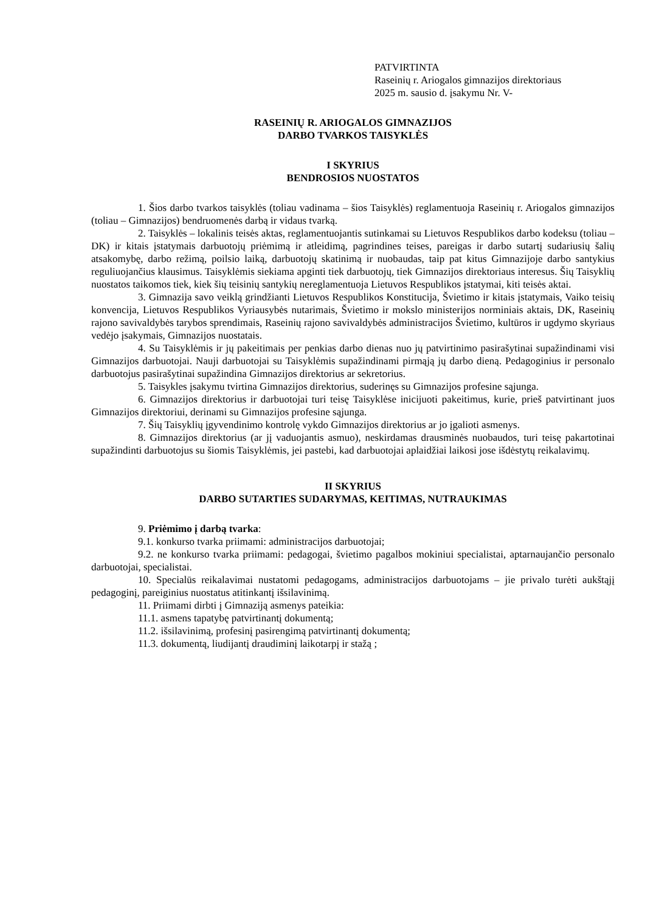PATVIRTINTA
Raseinių r. Ariogalos gimnazijos direktoriaus
2025 m. sausio d. įsakymu Nr. V-
RASEINIŲ R. ARIOGALOS GIMNAZIJOS
DARBO TVARKOS TAISYKLĖS
I SKYRIUS
BENDROSIOS NUOSTATOS
1. Šios darbo tvarkos taisyklės (toliau vadinama – šios Taisyklės) reglamentuoja Raseinių r. Ariogalos gimnazijos (toliau – Gimnazijos) bendruomenės darbą ir vidaus tvarką.
2. Taisyklės – lokalinis teisės aktas, reglamentuojantis sutinkamai su Lietuvos Respublikos darbo kodeksu (toliau – DK) ir kitais įstatymais darbuotojų priėmimą ir atleidimą, pagrindines teises, pareigas ir darbo sutartį sudariusių šalių atsakomybę, darbo režimą, poilsio laiką, darbuotojų skatinimą ir nuobaudas, taip pat kitus Gimnazijoje darbo santykius reguliuojančius klausimus. Taisyklėmis siekiama apginti tiek darbuotojų, tiek Gimnazijos direktoriaus interesus. Šių Taisyklių nuostatos taikomos tiek, kiek šių teisinių santykių nereglamentuoja Lietuvos Respublikos įstatymai, kiti teisės aktai.
3. Gimnazija savo veiklą grindžianti Lietuvos Respublikos Konstitucija, Švietimo ir kitais įstatymais, Vaiko teisių konvencija, Lietuvos Respublikos Vyriausybės nutarimais, Švietimo ir mokslo ministerijos norminiais aktais, DK, Raseinių rajono savivaldybės tarybos sprendimais, Raseinių rajono savivaldybės administracijos Švietimo, kultūros ir ugdymo skyriaus vedėjo įsakymais, Gimnazijos nuostatais.
4. Su Taisyklėmis ir jų pakeitimais per penkias darbo dienas nuo jų patvirtinimo pasirašytinai supažindinami visi Gimnazijos darbuotojai. Nauji darbuotojai su Taisyklėmis supažindinami pirmąją jų darbo dieną. Pedagoginius ir personalo darbuotojus pasirašytinai supažindina Gimnazijos direktorius ar sekretorius.
5. Taisykles įsakymu tvirtina Gimnazijos direktorius, suderinęs su Gimnazijos profesine sąjunga.
6. Gimnazijos direktorius ir darbuotojai turi teisę Taisyklėse inicijuoti pakeitimus, kurie, prieš patvirtinant juos Gimnazijos direktoriui, derinami su Gimnazijos profesine sąjunga.
7. Šių Taisyklių įgyvendinimo kontrolę vykdo Gimnazijos direktorius ar jo įgalioti asmenys.
8. Gimnazijos direktorius (ar jį vaduojantis asmuo), neskirdamas drausminės nuobaudos, turi teisę pakartotinai supažindinti darbuotojus su šiomis Taisyklėmis, jei pastebi, kad darbuotojai aplaidžiai laikosi jose išdėstytų reikalavimų.
II SKYRIUS
DARBO SUTARTIES SUDARYMAS, KEITIMAS, NUTRAUKIMAS
9. Priėmimo į darbą tvarka:
9.1. konkurso tvarka priimami: administracijos darbuotojai;
9.2. ne konkurso tvarka priimami: pedagogai, švietimo pagalbos mokiniui specialistai, aptarnaujančio personalo darbuotojai, specialistai.
10. Specialūs reikalavimai nustatomi pedagogams, administracijos darbuotojams – jie privalo turėti aukštąjį pedagoginį, pareiginius nuostatus atitinkantį išsilavinimą.
11. Priimami dirbti į Gimnaziją asmenys pateikia:
11.1. asmens tapatybę patvirtinantį dokumentą;
11.2. išsilavinimą, profesinį pasirengimą patvirtinantį dokumentą;
11.3. dokumentą, liudijantį draudiminį laikotarpį ir stažą ;